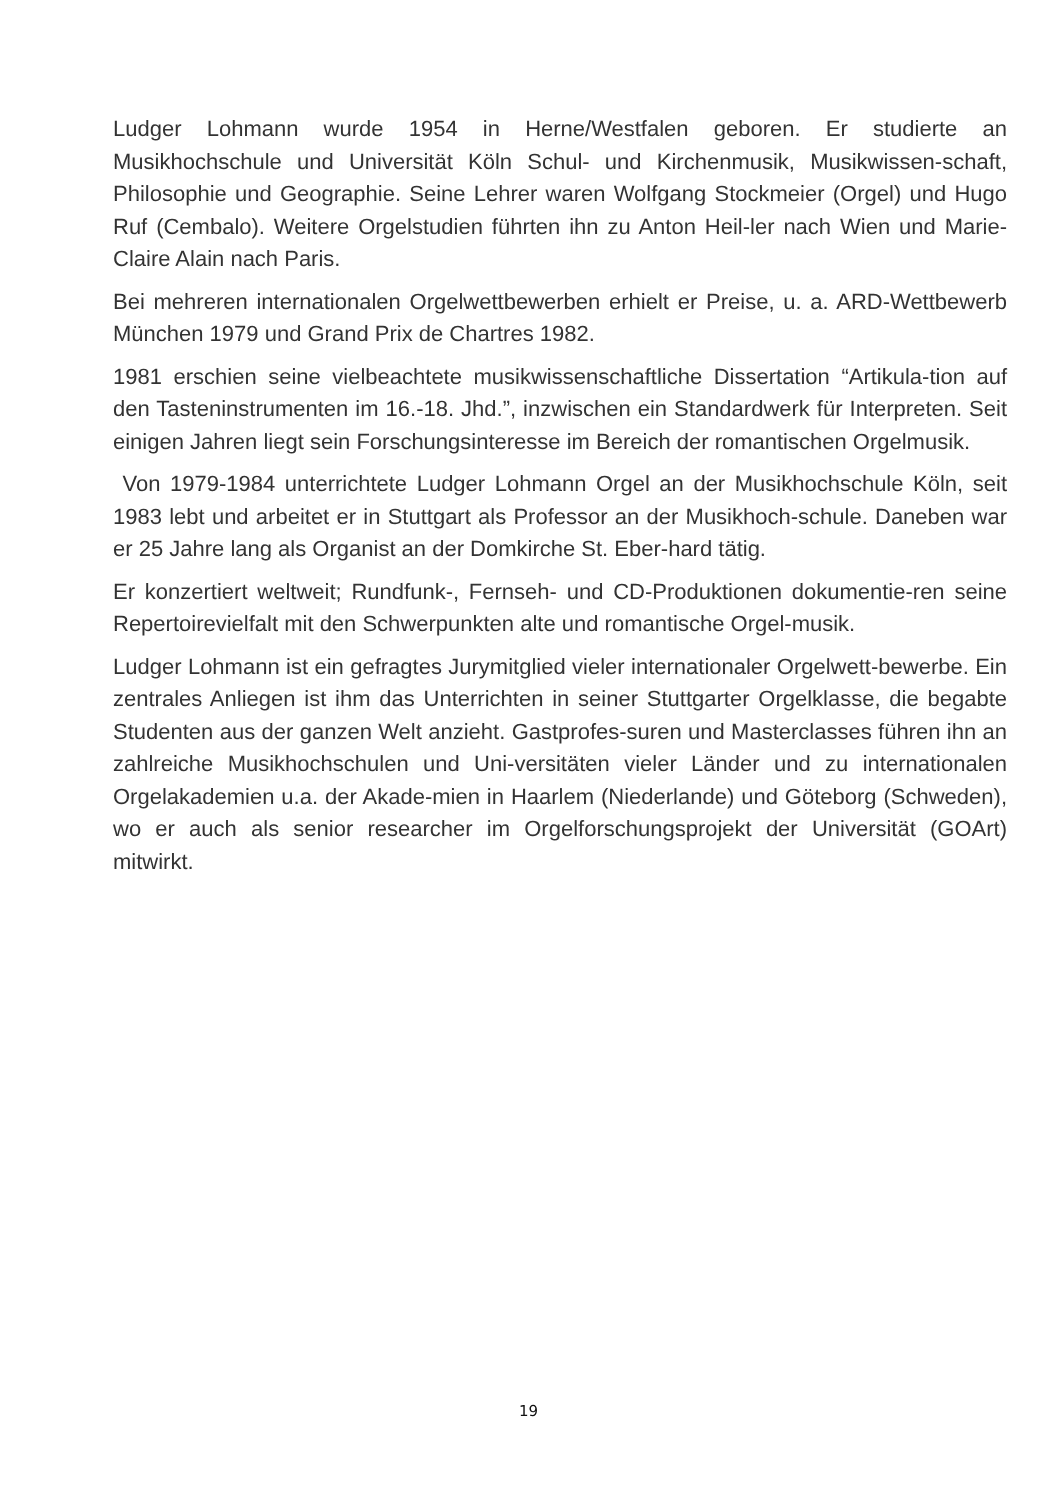Ludger Lohmann wurde 1954 in Herne/Westfalen geboren. Er studierte an Musikhochschule und Universität Köln Schul- und Kirchenmusik, Musikwissen-schaft, Philosophie und Geographie. Seine Lehrer waren Wolfgang Stockmeier (Orgel) und Hugo Ruf (Cembalo). Weitere Orgelstudien führten ihn zu Anton Heil-ler nach Wien und Marie-Claire Alain nach Paris.
Bei mehreren internationalen Orgelwettbewerben erhielt er Preise, u. a. ARD-Wettbewerb München 1979 und Grand Prix de Chartres 1982.
1981 erschien seine vielbeachtete musikwissenschaftliche Dissertation “Artikula-tion auf den Tasteninstrumenten im 16.-18. Jhd.”, inzwischen ein Standardwerk für Interpreten. Seit einigen Jahren liegt sein Forschungsinteresse im Bereich der romantischen Orgelmusik.
Von 1979-1984 unterrichtete Ludger Lohmann Orgel an der Musikhochschule Köln, seit 1983 lebt und arbeitet er in Stuttgart als Professor an der Musikhoch-schule. Daneben war er 25 Jahre lang als Organist an der Domkirche St. Eber-hard tätig.
Er konzertiert weltweit; Rundfunk-, Fernseh- und CD-Produktionen dokumentie-ren seine Repertoirevielfalt mit den Schwerpunkten alte und romantische Orgel-musik.
Ludger Lohmann ist ein gefragtes Jurymitglied vieler internationaler Orgelwett-bewerbe. Ein zentrales Anliegen ist ihm das Unterrichten in seiner Stuttgarter Orgelklasse, die begabte Studenten aus der ganzen Welt anzieht. Gastprofes-suren und Masterclasses führen ihn an zahlreiche Musikhochschulen und Uni-versitäten vieler Länder und zu internationalen Orgelakademien u.a. der Akade-mien in Haarlem (Niederlande) und Göteborg (Schweden), wo er auch als senior researcher im Orgelforschungsprojekt der Universität (GOArt) mitwirkt.
19